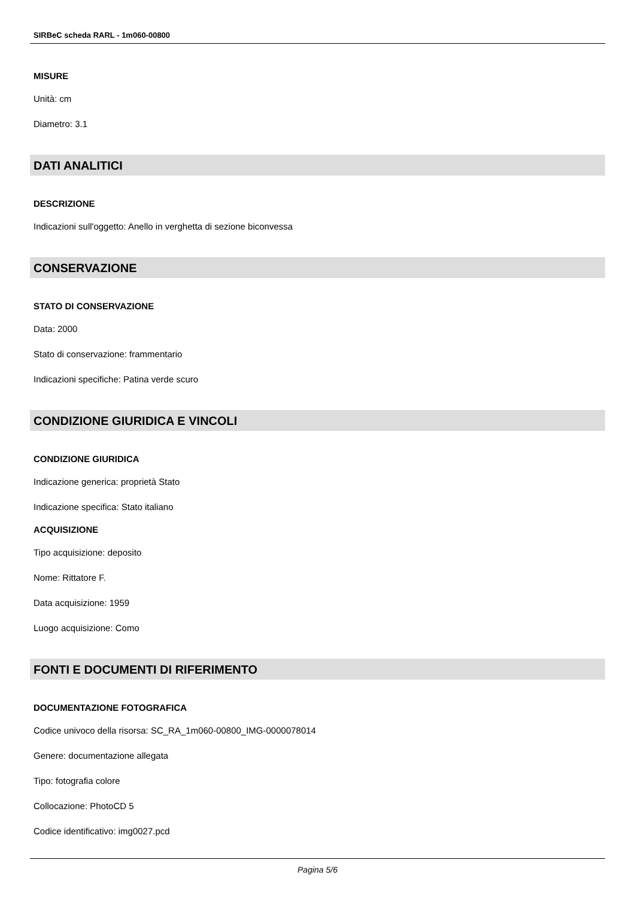SIRBeC scheda RARL - 1m060-00800
MISURE
Unità: cm
Diametro: 3.1
DATI ANALITICI
DESCRIZIONE
Indicazioni sull'oggetto: Anello in verghetta di sezione biconvessa
CONSERVAZIONE
STATO DI CONSERVAZIONE
Data: 2000
Stato di conservazione: frammentario
Indicazioni specifiche: Patina verde scuro
CONDIZIONE GIURIDICA E VINCOLI
CONDIZIONE GIURIDICA
Indicazione generica: proprietà Stato
Indicazione specifica: Stato italiano
ACQUISIZIONE
Tipo acquisizione: deposito
Nome: Rittatore F.
Data acquisizione: 1959
Luogo acquisizione: Como
FONTI E DOCUMENTI DI RIFERIMENTO
DOCUMENTAZIONE FOTOGRAFICA
Codice univoco della risorsa: SC_RA_1m060-00800_IMG-0000078014
Genere: documentazione allegata
Tipo: fotografia colore
Collocazione: PhotoCD 5
Codice identificativo: img0027.pcd
Pagina 5/6